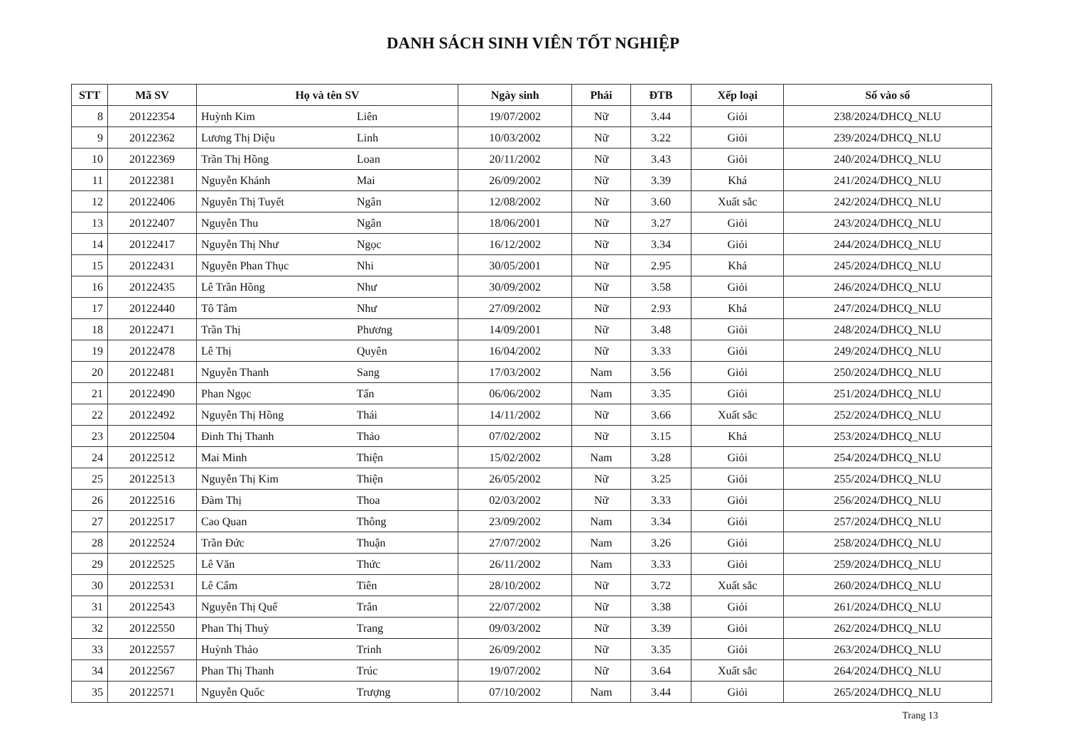DANH SÁCH SINH VIÊN TỐT NGHIỆP
| STT | Mã SV | Họ và tên SV | Ngày sinh | Phái | ĐTB | Xếp loại | Số vào sổ |
| --- | --- | --- | --- | --- | --- | --- | --- |
| 8 | 20122354 | Huỳnh Kim Liên | 19/07/2002 | Nữ | 3.44 | Giỏi | 238/2024/DHCQ_NLU |
| 9 | 20122362 | Lương Thị Diệu Linh | 10/03/2002 | Nữ | 3.22 | Giỏi | 239/2024/DHCQ_NLU |
| 10 | 20122369 | Trần Thị Hồng Loan | 20/11/2002 | Nữ | 3.43 | Giỏi | 240/2024/DHCQ_NLU |
| 11 | 20122381 | Nguyễn Khánh Mai | 26/09/2002 | Nữ | 3.39 | Khá | 241/2024/DHCQ_NLU |
| 12 | 20122406 | Nguyễn Thị Tuyết Ngân | 12/08/2002 | Nữ | 3.60 | Xuất sắc | 242/2024/DHCQ_NLU |
| 13 | 20122407 | Nguyễn Thu Ngân | 18/06/2001 | Nữ | 3.27 | Giỏi | 243/2024/DHCQ_NLU |
| 14 | 20122417 | Nguyễn Thị Như Ngọc | 16/12/2002 | Nữ | 3.34 | Giỏi | 244/2024/DHCQ_NLU |
| 15 | 20122431 | Nguyễn Phan Thục Nhi | 30/05/2001 | Nữ | 2.95 | Khá | 245/2024/DHCQ_NLU |
| 16 | 20122435 | Lê Trần Hồng Như | 30/09/2002 | Nữ | 3.58 | Giỏi | 246/2024/DHCQ_NLU |
| 17 | 20122440 | Tô Tâm Như | 27/09/2002 | Nữ | 2.93 | Khá | 247/2024/DHCQ_NLU |
| 18 | 20122471 | Trần Thị Phương | 14/09/2001 | Nữ | 3.48 | Giỏi | 248/2024/DHCQ_NLU |
| 19 | 20122478 | Lê Thị Quyên | 16/04/2002 | Nữ | 3.33 | Giỏi | 249/2024/DHCQ_NLU |
| 20 | 20122481 | Nguyễn Thanh Sang | 17/03/2002 | Nam | 3.56 | Giỏi | 250/2024/DHCQ_NLU |
| 21 | 20122490 | Phan Ngọc Tấn | 06/06/2002 | Nam | 3.35 | Giỏi | 251/2024/DHCQ_NLU |
| 22 | 20122492 | Nguyễn Thị Hồng Thái | 14/11/2002 | Nữ | 3.66 | Xuất sắc | 252/2024/DHCQ_NLU |
| 23 | 20122504 | Đinh Thị Thanh Thảo | 07/02/2002 | Nữ | 3.15 | Khá | 253/2024/DHCQ_NLU |
| 24 | 20122512 | Mai Minh Thiện | 15/02/2002 | Nam | 3.28 | Giỏi | 254/2024/DHCQ_NLU |
| 25 | 20122513 | Nguyễn Thị Kim Thiện | 26/05/2002 | Nữ | 3.25 | Giỏi | 255/2024/DHCQ_NLU |
| 26 | 20122516 | Đàm Thị Thoa | 02/03/2002 | Nữ | 3.33 | Giỏi | 256/2024/DHCQ_NLU |
| 27 | 20122517 | Cao Quan Thông | 23/09/2002 | Nam | 3.34 | Giỏi | 257/2024/DHCQ_NLU |
| 28 | 20122524 | Trần Đức Thuận | 27/07/2002 | Nam | 3.26 | Giỏi | 258/2024/DHCQ_NLU |
| 29 | 20122525 | Lê Văn Thức | 26/11/2002 | Nam | 3.33 | Giỏi | 259/2024/DHCQ_NLU |
| 30 | 20122531 | Lê Cẩm Tiên | 28/10/2002 | Nữ | 3.72 | Xuất sắc | 260/2024/DHCQ_NLU |
| 31 | 20122543 | Nguyễn Thị Quế Trân | 22/07/2002 | Nữ | 3.38 | Giỏi | 261/2024/DHCQ_NLU |
| 32 | 20122550 | Phan Thị Thuỳ Trang | 09/03/2002 | Nữ | 3.39 | Giỏi | 262/2024/DHCQ_NLU |
| 33 | 20122557 | Huỳnh Thảo Trinh | 26/09/2002 | Nữ | 3.35 | Giỏi | 263/2024/DHCQ_NLU |
| 34 | 20122567 | Phan Thị Thanh Trúc | 19/07/2002 | Nữ | 3.64 | Xuất sắc | 264/2024/DHCQ_NLU |
| 35 | 20122571 | Nguyễn Quốc Trượng | 07/10/2002 | Nam | 3.44 | Giỏi | 265/2024/DHCQ_NLU |
Trang 13